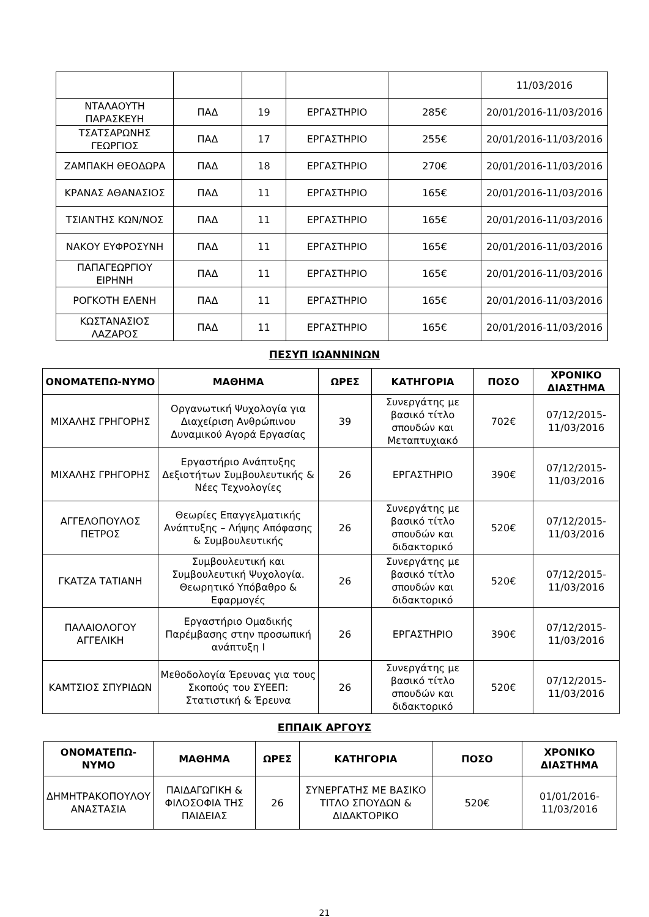| | | | | | 11/03/2016 |
| ΝΤΑΛΑΟΥΤΗ ΠΑΡΑΣΚΕΥΗ | ΠΑΔ | 19 | ΕΡΓΑΣΤΗΡΙΟ | 285€ | 20/01/2016-11/03/2016 |
| ΤΣΑΤΣΑΡΩΝΗΣ ΓΕΩΡΓΙΟΣ | ΠΑΔ | 17 | ΕΡΓΑΣΤΗΡΙΟ | 255€ | 20/01/2016-11/03/2016 |
| ΖΑΜΠΑΚΗ ΘΕΟΔΩΡΑ | ΠΑΔ | 18 | ΕΡΓΑΣΤΗΡΙΟ | 270€ | 20/01/2016-11/03/2016 |
| ΚΡΑΝΑΣ ΑΘΑΝΑΣΙΟΣ | ΠΑΔ | 11 | ΕΡΓΑΣΤΗΡΙΟ | 165€ | 20/01/2016-11/03/2016 |
| ΤΣΙΑΝΤΗΣ ΚΩΝ/ΝΟΣ | ΠΑΔ | 11 | ΕΡΓΑΣΤΗΡΙΟ | 165€ | 20/01/2016-11/03/2016 |
| ΝΑΚΟΥ ΕΥΦΡΟΣΥΝΗ | ΠΑΔ | 11 | ΕΡΓΑΣΤΗΡΙΟ | 165€ | 20/01/2016-11/03/2016 |
| ΠΑΠΑΓΕΩΡΓΙΟΥ ΕΙΡΗΝΗ | ΠΑΔ | 11 | ΕΡΓΑΣΤΗΡΙΟ | 165€ | 20/01/2016-11/03/2016 |
| ΡΟΓΚΟΤΗ ΕΛΕΝΗ | ΠΑΔ | 11 | ΕΡΓΑΣΤΗΡΙΟ | 165€ | 20/01/2016-11/03/2016 |
| ΚΩΣΤΑΝΑΣΙΟΣ ΛΑΖΑΡΟΣ | ΠΑΔ | 11 | ΕΡΓΑΣΤΗΡΙΟ | 165€ | 20/01/2016-11/03/2016 |
ΠΕΣΥΠ ΙΩΑΝΝΙΝΩΝ
| ΟΝΟΜΑΤΕΠΩ-ΝΥΜΟ | ΜΑΘΗΜΑ | ΩΡΕΣ | ΚΑΤΗΓΟΡΙΑ | ΠΟΣΟ | ΧΡΟΝΙΚΟ ΔΙΑΣΤΗΜΑ |
| --- | --- | --- | --- | --- | --- |
| ΜΙΧΑΛΗΣ ΓΡΗΓΟΡΗΣ | Οργανωτική Ψυχολογία για Διαχείριση Ανθρώπινου Δυναμικού Αγορά Εργασίας | 39 | Συνεργάτης με βασικό τίτλο σπουδών και Μεταπτυχιακό | 702€ | 07/12/2015-11/03/2016 |
| ΜΙΧΑΛΗΣ ΓΡΗΓΟΡΗΣ | Εργαστήριο Ανάπτυξης Δεξιοτήτων Συμβουλευτικής & Νέες Τεχνολογίες | 26 | ΕΡΓΑΣΤΗΡΙΟ | 390€ | 07/12/2015-11/03/2016 |
| ΑΓΓΕΛΟΠΟΥΛΟΣ ΠΕΤΡΟΣ | Θεωρίες Επαγγελματικής Ανάπτυξης – Λήψης Απόφασης & Συμβουλευτικής | 26 | Συνεργάτης με βασικό τίτλο σπουδών και διδακτορικό | 520€ | 07/12/2015-11/03/2016 |
| ΓΚΑΤΖΑ ΤΑΤΙΑΝΗ | Συμβουλευτική και Συμβουλευτική Ψυχολογία. Θεωρητικό Υπόβαθρο & Εφαρμογές | 26 | Συνεργάτης με βασικό τίτλο σπουδών και διδακτορικό | 520€ | 07/12/2015-11/03/2016 |
| ΠΑΛΑΙΟΛΟΓΟΥ ΑΓΓΕΛΙΚΗ | Εργαστήριο Ομαδικής Παρέμβασης στην προσωπική ανάπτυξη Ι | 26 | ΕΡΓΑΣΤΗΡΙΟ | 390€ | 07/12/2015-11/03/2016 |
| ΚΑΜΤΣΙΟΣ ΣΠΥΡΙΔΩΝ | Μεθοδολογία Έρευνας για τους Σκοπούς του ΣΥΕΕΠ: Στατιστική & Έρευνα | 26 | Συνεργάτης με βασικό τίτλο σπουδών και διδακτορικό | 520€ | 07/12/2015-11/03/2016 |
ΕΠΠΑΙΚ ΑΡΓΟΥΣ
| ΟΝΟΜΑΤΕΠΩ-ΝΥΜΟ | ΜΑΘΗΜΑ | ΩΡΕΣ | ΚΑΤΗΓΟΡΙΑ | ΠΟΣΟ | ΧΡΟΝΙΚΟ ΔΙΑΣΤΗΜΑ |
| --- | --- | --- | --- | --- | --- |
| ΔΗΜΗΤΡΑΚΟΠΟΥΛΟΥ ΑΝΑΣΤΑΣΙΑ | ΠΑΙΔΑΓΩΓΙΚΗ & ΦΙΛΟΣΟΦΙΑ ΤΗΣ ΠΑΙΔΕΙΑΣ | 26 | ΣΥΝΕΡΓΑΤΗΣ ΜΕ ΒΑΣΙΚΟ ΤΙΤΛΟ ΣΠΟΥΔΩΝ & ΔΙΔΑΚΤΟΡΙΚΟ | 520€ | 01/01/2016-11/03/2016 |
21